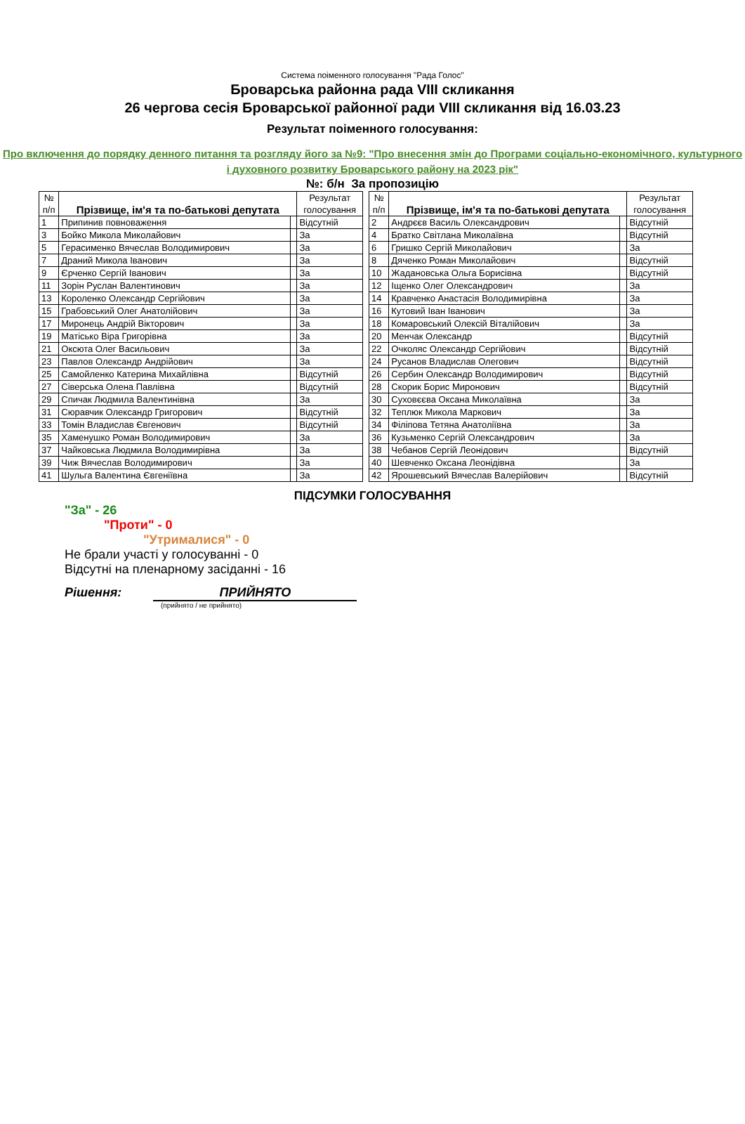Система поіменного голосування "Рада Голос"
Броварська районна рада VIII скликання
26 чергова сесія Броварської районної ради VIII скликання від 16.03.23
Результат поіменного голосування:
Про включення до порядку денного питання та розгляду його за №9: "Про внесення змін до Програми соціально-економічного, культурного і духовного розвитку Броварського району на 2023 рік"
№: б/н За пропозицію
| № п/п | Прізвище, ім'я та по-батькові депутата | | Результат голосування |
| --- | --- | --- | --- |
| 1 | Припинив повноваження | | Відсутній |
| 3 | Бойко Микола Миколайович | | За |
| 5 | Герасименко Вячеслав Володимирович | | За |
| 7 | Драний Микола Іванович | | За |
| 9 | Єрченко Сергій Іванович | | За |
| 11 | Зорін Руслан Валентинович | | За |
| 13 | Короленко Олександр Сергійович | | За |
| 15 | Грабовський Олег Анатолійович | | За |
| 17 | Миронець Андрій Вікторович | | За |
| 19 | Матісько Віра Григорівна | | За |
| 21 | Оксюта Олег Васильович | | За |
| 23 | Павлов Олександр Андрійович | | За |
| 25 | Самойленко Катерина Михайлівна | | Відсутній |
| 27 | Сіверська Олена Павлівна | | Відсутній |
| 29 | Спичак Людмила Валентинівна | | За |
| 31 | Сюравчик Олександр Григорович | | Відсутній |
| 33 | Томін Владислав Євгенович | | Відсутній |
| 35 | Хаменушко Роман Володимирович | | За |
| 37 | Чайковська Людмила Володимирівна | | За |
| 39 | Чиж Вячеслав Володимирович | | За |
| 41 | Шульга Валентина Євгеніївна | | За |
| № п/п | Прізвище, ім'я та по-батькові депутата | | Результат голосування |
| --- | --- | --- | --- |
| 2 | Андрєєв Василь Олександрович | | Відсутній |
| 4 | Братко Світлана Миколаївна | | Відсутній |
| 6 | Гришко Сергій Миколайович | | За |
| 8 | Дяченко Роман Миколайович | | Відсутній |
| 10 | Жадановська Ольга Борисівна | | Відсутній |
| 12 | Іщенко Олег Олександрович | | За |
| 14 | Кравченко Анастасія Володимирівна | | За |
| 16 | Кутовий Іван Іванович | | За |
| 18 | Комаровський Олексій Віталійович | | За |
| 20 | Менчак Олександр | | Відсутній |
| 22 | Очколяс Олександр Сергійович | | Відсутній |
| 24 | Русанов Владислав Олегович | | Відсутній |
| 26 | Сербин Олександр Володимирович | | Відсутній |
| 28 | Скорик Борис Миронович | | Відсутній |
| 30 | Суховєєва Оксана Миколаївна | | За |
| 32 | Теплюк Микола Маркович | | За |
| 34 | Філіпова Тетяна Анатоліївна | | За |
| 36 | Кузьменко Сергій Олександрович | | За |
| 38 | Чебанов Сергій Леонідович | | Відсутній |
| 40 | Шевченко Оксана Леонідівна | | За |
| 42 | Ярошевський Вячеслав Валерійович | | Відсутній |
ПІДСУМКИ ГОЛОСУВАННЯ
"За" - 26
"Проти" - 0
"Утрималися" - 0
Не брали участі у голосуванні - 0
Відсутні на пленарному засіданні - 16
Рішення: ПРИЙНЯТО
(прийнято / не прийнято)